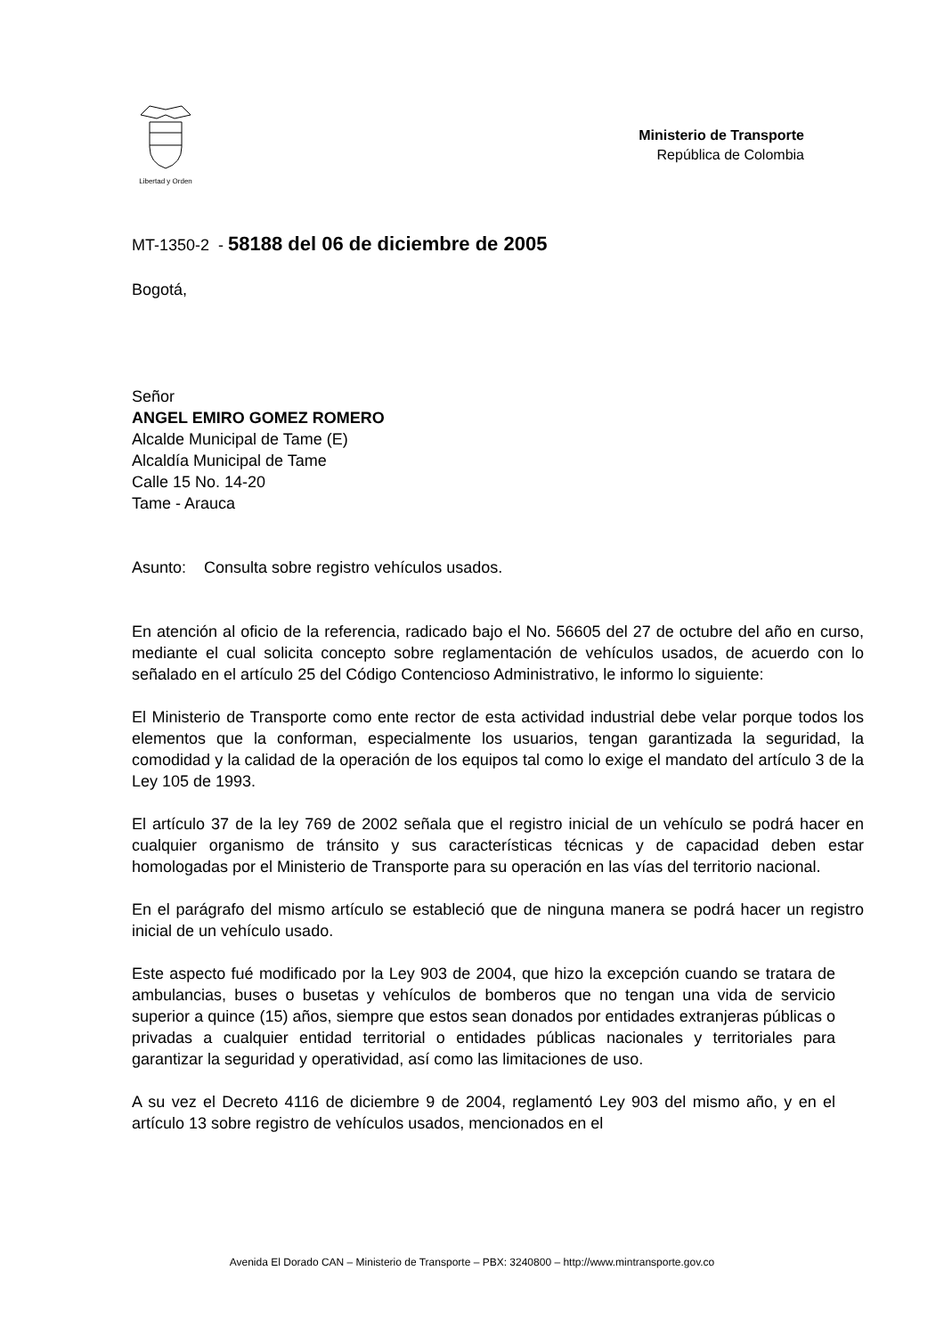Libertad y Orden
Ministerio de Transporte
República de Colombia
MT-1350-2 - 58188 del 06 de diciembre de 2005
Bogotá,
Señor
ANGEL EMIRO GOMEZ ROMERO
Alcalde Municipal de Tame (E)
Alcaldía Municipal de Tame
Calle 15 No. 14-20
Tame - Arauca
Asunto: Consulta sobre registro vehículos usados.
En atención al oficio de la referencia, radicado bajo el No. 56605 del 27 de octubre del año en curso, mediante el cual solicita concepto sobre reglamentación de vehículos usados, de acuerdo con lo señalado en el artículo 25 del Código Contencioso Administrativo, le informo lo siguiente:
El Ministerio de Transporte como ente rector de esta actividad industrial debe velar porque todos los elementos que la conforman, especialmente los usuarios, tengan garantizada la seguridad, la comodidad y la calidad de la operación de los equipos tal como lo exige el mandato del artículo 3 de la Ley 105 de 1993.
El artículo 37 de la ley 769 de 2002 señala que el registro inicial de un vehículo se podrá hacer en cualquier organismo de tránsito y sus características técnicas y de capacidad deben estar homologadas por el Ministerio de Transporte para su operación en las vías del territorio nacional.
En el parágrafo del mismo artículo se estableció que de ninguna manera se podrá hacer un registro inicial de un vehículo usado.
Este aspecto fué modificado por la Ley 903 de 2004, que hizo la excepción cuando se tratara de ambulancias, buses o busetas y vehículos de bomberos que no tengan una vida de servicio superior a quince (15) años, siempre que estos sean donados por entidades extranjeras públicas o privadas a cualquier entidad territorial o entidades públicas nacionales y territoriales para garantizar la seguridad y operatividad, así como las limitaciones de uso.
A su vez el Decreto 4116 de diciembre 9 de 2004, reglamentó Ley 903 del mismo año, y en el artículo 13 sobre registro de vehículos usados, mencionados en el
Avenida El Dorado CAN – Ministerio de Transporte – PBX: 3240800 – http://www.mintransporte.gov.co